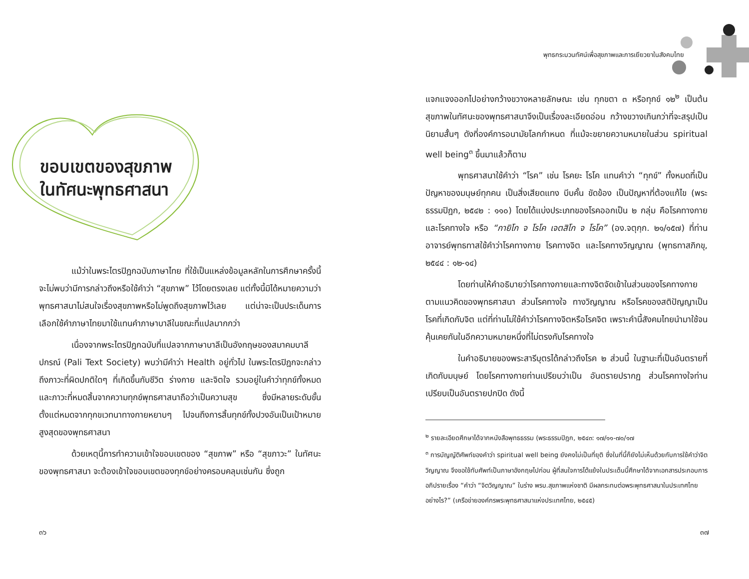ขอบเขตของสุขภาพ
ในทัศนะพุทธศาสนา
แม้ว่าในพระไตรปิฎกฉบับภาษาไทย ที่ใช้เป็นแหล่งข้อมูลหลักในการศึกษาครั้งนี้จะไม่พบว่ามีการกล่าวถึงหรือใช้คำว่า “สุขภาพ” ไว้โดยตรงเลย แต่ทั้งนี้มิได้หมายความว่าพุทธศาสนาไม่สนใจเรื่องสุขภาพหรือไม่พูดถึงสุขภาพไว้เลย แต่น่าจะเป็นประเด็นการเลือกใช้คำภาษาไทยมาใช้แทนคำภาษาบาลีในขณะที่แปลมากกว่า
เนื่องจากพระไตรปิฎกฉบับที่แปลจากภาษาบาลีเป็นอังกฤษของสมาคมบาลีปกรณ์ (Pali Text Society) พบว่ามีคำว่า Health อยู่ทั่วไป ในพระไตรปิฎกจะกล่าวถึงภาวะที่ผิดปกติใดๆ ที่เกิดขึ้นกับชีวิต ร่างกาย และจิตใจ รวมอยู่ในคำว่าทุกข์ทั้งหมด และภาวะที่หมดสิ้นจากความทุกข์พุทธศาสนาถือว่าเป็นความสุข ซึ่งมีหลายระดับขั้น ตั้งแต่หมดจากทุกขเวทนาทางกายหยาบๆ ไปจนถึงการสิ้นทุกข์ทั้งปวงอันเป็นเป้าหมายสูงสุดของพุทธศาสนา
ด้วยเหตุนี้การทำความเข้าใจขอบเขตของ “สุขภาพ” หรือ “สุขภาวะ” ในทัศนะของพุทธศาสนา จะต้องเข้าใจขอบเขตของทุกข์อย่างครอบคลุมเช่นกัน ซึ่งถูก
๓๖
พุทธกระบวนทัศน์เพื่อสุขภาพและการเยียวยาในสังคมไทย
แจกแจงออกไปอย่างกว้างขวางหลายลักษณะ เช่น ทุกขตา ๓ หรือทุกข์ ๑๒<sup>๒</sup> เป็นต้น สุขภาพในทัศนะของพุทธศาสนาจึงเป็นเรื่องละเอียดอ่อน กว้างขวางเกินกว่าที่จะสรุปเป็นนิยามสั้นๆ ดังที่องค์การอนามัยโลกกำหนด ที่แม้จะขยายความหมายในส่วน spiritual well being<sup>๓</sup> ขึ้นมาแล้วก็ตาม
พุทธศาสนาใช้คำว่า “โรค” เช่น โรคยะ โรโค แทนคำว่า “ทุกข์” ทั้งหมดที่เป็นปัญหาของมนุษย์ทุกคน เป็นสิ่งเสียดแทง บีบคั้น ขัดข้อง เป็นปัญหาที่ต้องแก้ไข (พระธรรมปิฎก, ๒๕๔๒ : ๑๑๐) โดยได้แบ่งประเภทของโรคออกเป็น ๒ กลุ่ม คือโรคทางกาย และโรคทางใจ หรือ “กายิโก จ โรโค เจตสิโก จ โรโค” (อง.จตุกฺก. ๒๑/๑๕๗) ที่ท่านอาจารย์พุทธทาสใช้คำว่าโรคทางกาย โรคทางจิต และโรคทางวิญญาณ (พุทธทาสภิกขุ, ๒๕๔๔ : ๑๒-๑๔)
โดยท่านให้คำอธิบายว่าโรคทางกายและทางจิตจัดเข้าในส่วนของโรคทางกายตามแนวคิดของพุทธศาสนา ส่วนโรคทางใจ ทางวิญญาณ หรือโรคของสติปัญญาเป็นโรคที่เกิดกับจิต แต่ที่ท่านไม่ใช้คำว่าโรคทางจิตหรือโรคจิต เพราะคำนี้สังคมไทยนำมาใช้จนคุ้นเคยกันในอีกความหมายหนึ่งที่ไม่ตรงกับโรคทางใจ
ในคำอธิบายของพระสารีบุตรได้กล่าวถึงโรค ๒ ส่วนนี้ ในฐานะที่เป็นอันตรายที่เกิดกับมนุษย์ โดยโรคทางกายท่านเปรียบว่าเป็น อันตรายปรากฏ ส่วนโรคทางใจท่านเปรียบเป็นอันตรายปกปิด ดังนี้
<sup>๒</sup> รายละเอียดศึกษาได้จากหนังสือพุทธธรรม (พระธรรมปิฎก, ๒๕๔๓: ๑๗/๑๑-๗๐/๑๗
<sup>๓</sup> การบัญญัติศัพท์ของคำว่า spiritual well being ยังคงไม่เป็นที่ยุติ ซึ่งในที่นี้ก็ยังไม่เห็นด้วยกับการใช้คำว่าจิตวิญญาณ จึงขอใช้ทับศัพท์เป็นภาษาอังกฤษไปก่อน ผู้ที่สนใจการโต้แย้งในประเด็นนี้ศึกษาได้จากเอกสารประกอบการอภิปรายเรื่อง “คำว่า “จิตวิญญาณ” ในร่าง พรบ.สุขภาพแห่งชาติ มีผลกระทบต่อพระพุทธศาสนาในประเทศไทยอย่างไร?” (เครือข่ายองค์กรพระพุทธศาสนาแห่งประเทศไทย, ๒๕๔๕)
๓๗